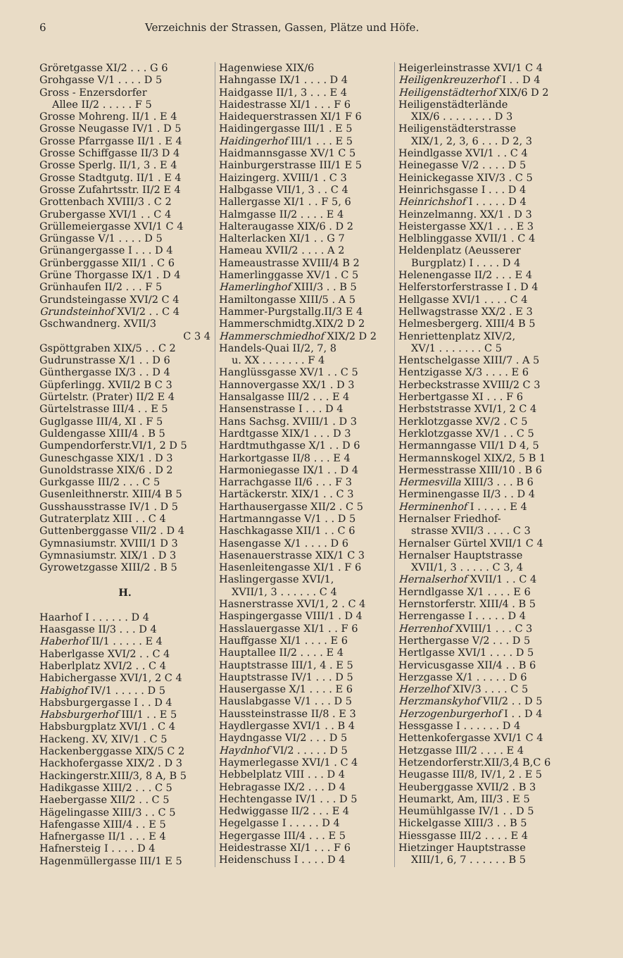6 Verzeichnis der Strassen, Gassen, Plätze und Höfe.
Gröretgasse XI/2 . . . G 6
Grohgasse V/1 . . . . D 5
Gross - Enzersdorfer
Allee II/2 . . . . . F 5
Grosse Mohreng. II/1 . E 4
Grosse Neugasse IV/1 . D 5
Grosse Pfarrgasse II/1 . E 4
Grosse Schiffgasse II/3 D 4
Grosse Sperlg. II/1, 3 . E 4
Grosse Stadtgutg. II/1 . E 4
Grosse Zufahrtsstr. II/2 E 4
Grottenbach XVIII/3 . C 2
Grubergasse XVI/1 . . C 4
Grüllemeiergasse XVI/1 C 4
Grüngasse V/1 . . . . D 5
Grünangergasse I . . . D 4
Grünberggasse XII/1 . C 6
Grüne Thorgasse IX/1 . D 4
Grünhaufen II/2 . . . F 5
Grundsteingasse XVI/2 C 4
Grundsteinhof XVI/2 . . C 4
Gschwandnerg. XVII/3
C 3 4
Gspöttgraben XIX/5 . . C 2
Gudrunstrasse X/1 . . D 6
Günthergasse IX/3 . . D 4
Güpferlingg. XVII/2 B C 3
Gürtelstr. (Prater) II/2 E 4
Gürtelstrasse III/4 . . E 5
Guglgasse III/4, XI . F 5
Guldengasse XIII/4 . B 5
Gumpendorferstr.VI/1, 2 D 5
Guneschgasse XIX/1 . D 3
Gunoldstrasse XIX/6 . D 2
Gurkgasse III/2 . . . C 5
Gusenleithnerstr. XIII/4 B 5
Gusshausstrasse IV/1 . D 5
Gutraterplatz XIII . . C 4
Guttenberggasse VII/2 . D 4
Gymnasiumstr. XVIII/1 D 3
Gymnasiumstr. XIX/1 . D 3
Gyrowetzgasse XIII/2 . B 5
H.
Haarhof I . . . . . . D 4
Haasgasse II/3 . . . D 4
Haberhof II/1 . . . . . E 4
Haberlgasse XVI/2 . . C 4
Haberlplatz XVI/2 . . C 4
Habichergasse XVI/1, 2 C 4
Habighof IV/1 . . . . . D 5
Habsburgergasse I . . D 4
Habsburgerhof III/1 . . E 5
Habsburgplatz XVI/1 . C 4
Hackeng. XV, XIV/1 . C 5
Hackenberggasse XIX/5 C 2
Hackhofergasse XIX/2 . D 3
Hackingerstr.XIII/3, 8 A, B 5
Hadikgasse XIII/2 . . . C 5
Haebergasse XII/2 . . C 5
Hägelingasse XIII/3 . . C 5
Hafengasse XIII/4 . . E 5
Hafnergasse II/1 . . . E 4
Hafnersteig I . . . . D 4
Hagenmüllergasse III/1 E 5
Hagenwiese XIX/6
Hahngasse IX/1 . . . . D 4
Haidgasse II/1, 3 . . . E 4
Haidestrasse XI/1 . . . F 6
Haidequerstrassen XI/1 F 6
Haidingergasse III/1 . E 5
Haidingerhof III/1 . . . E 5
Haidmannsgasse XV/1 C 5
Hainburgerstrasse III/1 E 5
Haizingerg. XVIII/1 . C 3
Halbgasse VII/1, 3 . . C 4
Hallergasse XI/1 . . F 5, 6
Halmgasse II/2 . . . . E 4
Halteraugasse XIX/6 . D 2
Halterlacken XI/1 . . G 7
Hameau XVII/2 . . . . A 2
Hameaustrasse XVIII/4 B 2
Hamerlinggasse XV/1 . C 5
Hamerlinghof XIII/3 . . B 5
Hamiltongasse XIII/5 . A 5
Hammer-Purgstallg.II/3 E 4
Hammerschmidtg.XIX/2 D 2
Hammerschmiedhof XIX/2 D 2
Handels-Quai II/2, 7, 8
u. XX . . . . . . . F 4
Hanglüssgasse XV/1 . . C 5
Hannovergasse XX/1 . D 3
Hansalgasse III/2 . . . E 4
Hansenstrasse I . . . D 4
Hans Sachsg. XVIII/1 . D 3
Hardtgasse XIX/1 . . . D 3
Hardtmuthgasse X/1 . . D 6
Harkortgasse II/8 . . . E 4
Harmoniegasse IX/1 . . D 4
Harrachgasse II/6 . . . F 3
Hartäckerstr. XIX/1 . . C 3
Harthausergasse XII/2 . C 5
Hartmanngasse V/1 . . D 5
Haschkagasse XII/1 . . C 6
Hasengasse X/1 . . . . D 6
Hasenauerstrasse XIX/1 C 3
Hasenleitengasse XI/1 . F 6
Haslingergasse XVI/1,
XVII/1, 3 . . . . . . C 4
Hasnerstrasse XVI/1, 2 . C 4
Haspingergasse VIII/1 . D 4
Hasslauergasse XI/1 . . F 6
Hauffgasse XI/1 . . . . E 6
Hauptallee II/2 . . . . E 4
Hauptstrasse III/1, 4 . E 5
Hauptstrasse IV/1 . . . D 5
Hausergasse X/1 . . . . E 6
Hauslabgasse V/1 . . . D 5
Haussteinstrasse II/8 . E 3
Haydlergasse XVI/1 . . B 4
Haydngasse VI/2 . . . D 5
Haydnhof VI/2 . . . . . D 5
Haymerlegasse XVI/1 . C 4
Hebbelplatz VIII . . . D 4
Hebragasse IX/2 . . . D 4
Hechtengasse IV/1 . . . D 5
Hedwiggasse II/2 . . . E 4
Hegelgasse I . . . . . D 4
Hegergasse III/4 . . . E 5
Heidestrasse XI/1 . . . F 6
Heidenschuss I . . . . D 4
Heigerleinstrasse XVI/1 C 4
Heiligenkreuzerhof I . . D 4
Heiligenstädterhof XIX/6 D 2
Heiligenstädterlände
XIX/6 . . . . . . . . D 3
Heiligenstädterstrasse
XIX/1, 2, 3, 6 . . . D 2, 3
Heindlgasse XVI/1 . . C 4
Heinegasse V/2 . . . . D 5
Heinickegasse XIV/3 . C 5
Heinrichsgasse I . . . D 4
Heinrichshof I . . . . . D 4
Heinzelmanng. XX/1 . D 3
Heistergasse XX/1 . . . E 3
Helblinggasse XVII/1 . C 4
Heldenplatz (Aeusserer
Burgplatz) I . . . . D 4
Helenengasse II/2 . . . E 4
Helferstorferstrasse I . D 4
Hellgasse XVI/1 . . . . C 4
Hellwagstrasse XX/2 . E 3
Helmesbergerg. XIII/4 B 5
Henriettenplatz XIV/2,
XV/1 . . . . . . . C 5
Hentschelgasse XIII/7 . A 5
Hentzigasse X/3 . . . . E 6
Herbeckstrasse XVIII/2 C 3
Herbertgasse XI . . . F 6
Herbststrasse XVI/1, 2 C 4
Herklotzgasse XV/2 . C 5
Herklotzgasse XV/1 . . C 5
Hermanngasse VII/1 D 4, 5
Hermannskogel XIX/2, 5 B 1
Hermesstrasse XIII/10 . B 6
Hermesvilla XIII/3 . . . B 6
Herminengasse II/3 . . D 4
Herminenhof I . . . . . E 4
Hernalser Friedhof-
strasse XVII/3 . . . . C 3
Hernalser Gürtel XVII/1 C 4
Hernalser Hauptstrasse
XVII/1, 3 . . . . . C 3, 4
Hernalserhof XVII/1 . . C 4
Herndlgasse X/1 . . . . E 6
Hernstorferstr. XIII/4 . B 5
Herrengasse I . . . . . D 4
Herrenhof XVIII/1 . . . C 3
Herthergasse V/2 . . . D 5
Hertlgasse XVI/1 . . . . D 5
Hervicusgasse XII/4 . . B 6
Herzgasse X/1 . . . . . D 6
Herzelhof XIV/3 . . . . C 5
Herzmanskyhof VII/2 . . D 5
Herzogenburgerhof I . . D 4
Hessgasse I . . . . . . D 4
Hettenkofergasse XVI/1 C 4
Hetzgasse III/2 . . . . E 4
Hetzendorferstr.XII/3,4 B,C 6
Heugasse III/8, IV/1, 2 . E 5
Heuberggasse XVII/2 . B 3
Heumarkt, Am, III/3 . E 5
Heumühlgasse IV/1 . . D 5
Hickelgasse XIII/3 . . B 5
Hiessgasse III/2 . . . . E 4
Hietzinger Hauptstrasse
XIII/1, 6, 7 . . . . . . B 5